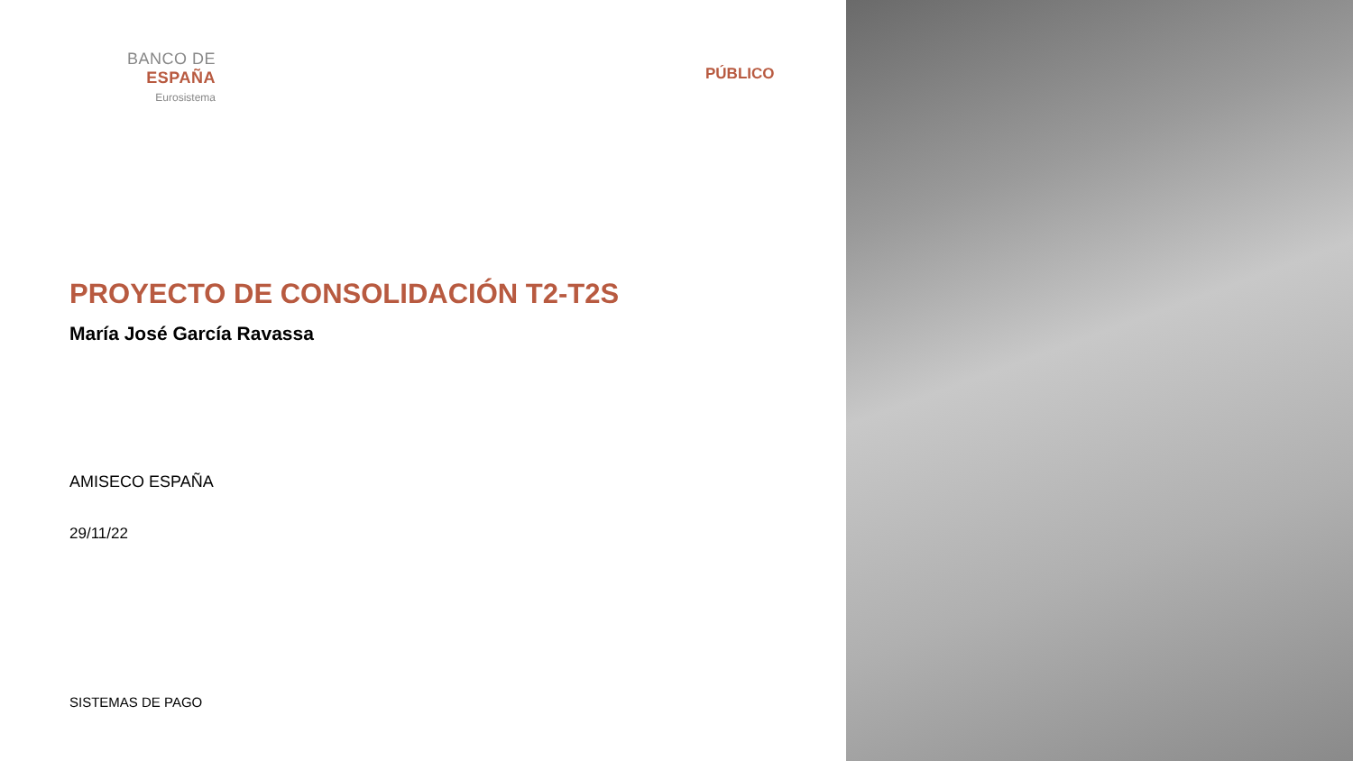BANCO DE ESPAÑA
Eurosistema
PÚBLICO
PROYECTO DE CONSOLIDACIÓN T2-T2S
María José García Ravassa
AMISECO ESPAÑA
29/11/22
SISTEMAS DE PAGO